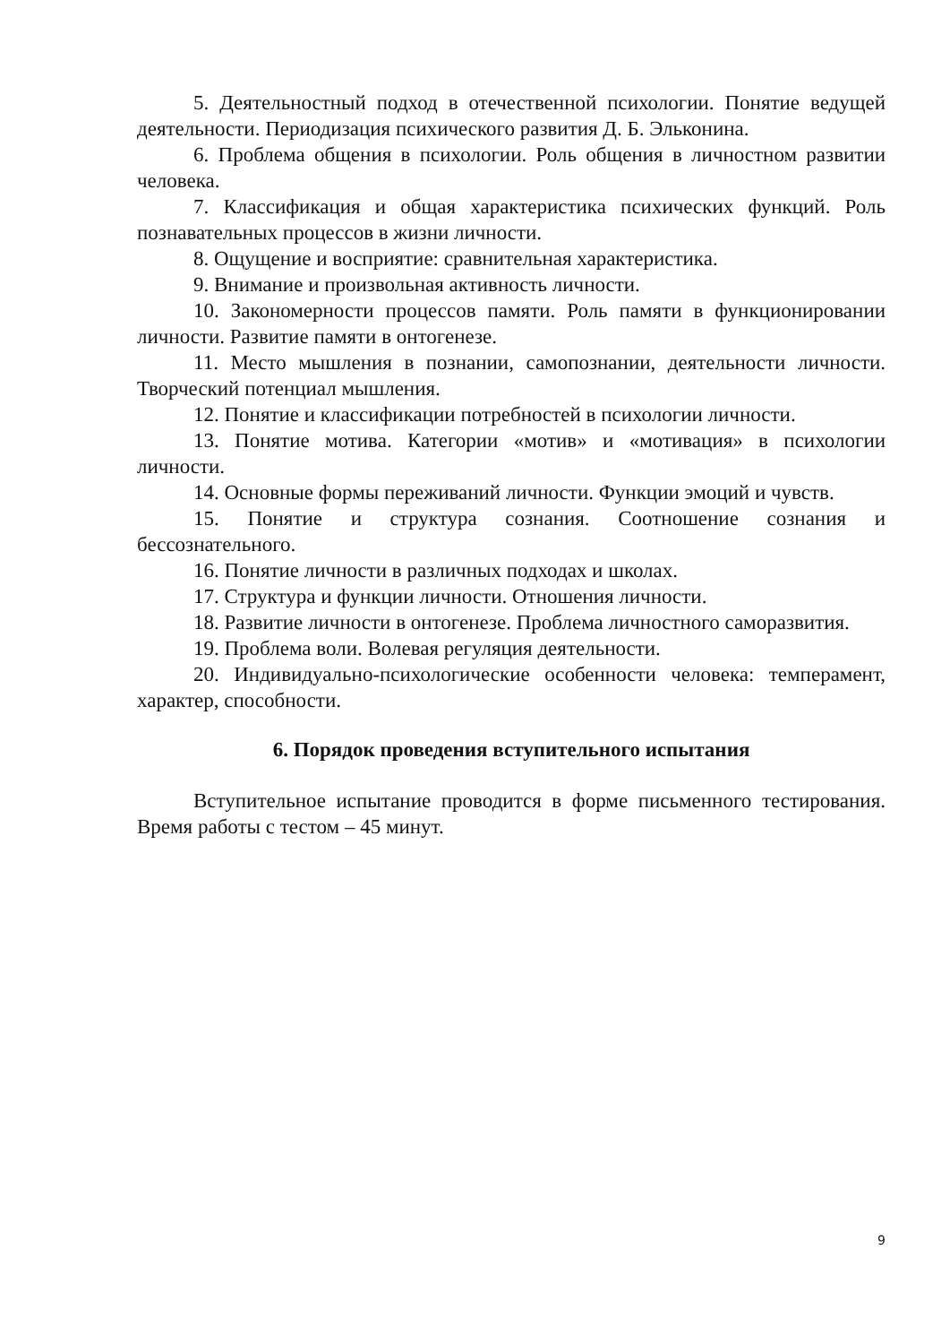5. Деятельностный подход в отечественной психологии. Понятие ведущей деятельности. Периодизация психического развития Д. Б. Эльконина.
6. Проблема общения в психологии. Роль общения в личностном развитии человека.
7. Классификация и общая характеристика психических функций. Роль познавательных процессов в жизни личности.
8. Ощущение и восприятие: сравнительная характеристика.
9. Внимание и произвольная активность личности.
10. Закономерности процессов памяти. Роль памяти в функционировании личности. Развитие памяти в онтогенезе.
11. Место мышления в познании, самопознании, деятельности личности. Творческий потенциал мышления.
12. Понятие и классификации потребностей в психологии личности.
13. Понятие мотива. Категории «мотив» и «мотивация» в психологии личности.
14. Основные формы переживаний личности. Функции эмоций и чувств.
15. Понятие и структура сознания. Соотношение сознания и бессознательного.
16. Понятие личности в различных подходах и школах.
17. Структура и функции личности. Отношения личности.
18. Развитие личности в онтогенезе. Проблема личностного саморазвития.
19. Проблема воли. Волевая регуляция деятельности.
20. Индивидуально-психологические особенности человека: темперамент, характер, способности.
6. Порядок проведения вступительного испытания
Вступительное испытание проводится в форме письменного тестирования. Время работы с тестом – 45 минут.
9